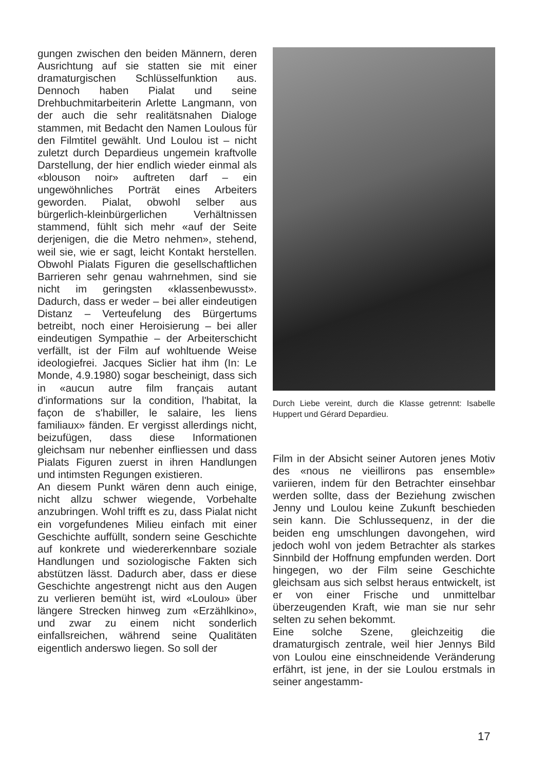gungen zwischen den beiden Männern, deren Ausrichtung auf sie statten sie mit einer dramaturgischen Schlüsselfunktion aus. Dennoch haben Pialat und seine Drehbuchmitarbeiterin Arlette Langmann, von der auch die sehr realitätsnahen Dialoge stammen, mit Bedacht den Namen Loulous für den Filmtitel gewählt. Und Loulou ist – nicht zuletzt durch Depardieus ungemein kraftvolle Darstellung, der hier endlich wieder einmal als «blouson noir» auftreten darf – ein ungewöhnliches Porträt eines Arbeiters geworden. Pialat, obwohl selber aus bürgerlich-kleinbürgerlichen Verhältnissen stammend, fühlt sich mehr «auf der Seite derjenigen, die die Metro nehmen», stehend, weil sie, wie er sagt, leicht Kontakt herstellen. Obwohl Pialats Figuren die gesellschaftlichen Barrieren sehr genau wahrnehmen, sind sie nicht im geringsten «klassenbewusst». Dadurch, dass er weder – bei aller eindeutigen Distanz – Verteufelung des Bürgertums betreibt, noch einer Heroisierung – bei aller eindeutigen Sympathie – der Arbeiterschicht verfällt, ist der Film auf wohltuende Weise ideologiefrei. Jacques Siclier hat ihm (In: Le Monde, 4.9.1980) sogar bescheinigt, dass sich in «aucun autre film français autant d'informations sur la condition, l'habitat, la façon de s'habiller, le salaire, les liens familiaux» fänden. Er vergisst allerdings nicht, beizufügen, dass diese Informationen gleichsam nur nebenher einfliessen und dass Pialats Figuren zuerst in ihren Handlungen und intimsten Regungen existieren.
An diesem Punkt wären denn auch einige, nicht allzu schwer wiegende, Vorbehalte anzubringen. Wohl trifft es zu, dass Pialat nicht ein vorgefundenes Milieu einfach mit einer Geschichte auffüllt, sondern seine Geschichte auf konkrete und wiedererkennbare soziale Handlungen und soziologische Fakten sich abstützen lässt. Dadurch aber, dass er diese Geschichte angestrengt nicht aus den Augen zu verlieren bemüht ist, wird «Loulou» über längere Strecken hinweg zum «Erzählkino», und zwar zu einem nicht sonderlich einfallsreichen, während seine Qualitäten eigentlich anderswo liegen. So soll der
Durch Liebe vereint, durch die Klasse getrennt: Isabelle Huppert und Gérard Depardieu.
Film in der Absicht seiner Autoren jenes Motiv des «nous ne vieillirons pas ensemble» variieren, indem für den Betrachter einsehbar werden sollte, dass der Beziehung zwischen Jenny und Loulou keine Zukunft beschieden sein kann. Die Schlussequenz, in der die beiden eng umschlungen davongehen, wird jedoch wohl von jedem Betrachter als starkes Sinnbild der Hoffnung empfunden werden. Dort hingegen, wo der Film seine Geschichte gleichsam aus sich selbst heraus entwickelt, ist er von einer Frische und unmittelbar überzeugenden Kraft, wie man sie nur sehr selten zu sehen bekommt.
Eine solche Szene, gleichzeitig die dramaturgisch zentrale, weil hier Jennys Bild von Loulou eine einschneidende Veränderung erfährt, ist jene, in der sie Loulou erstmals in seiner angestamm-
17